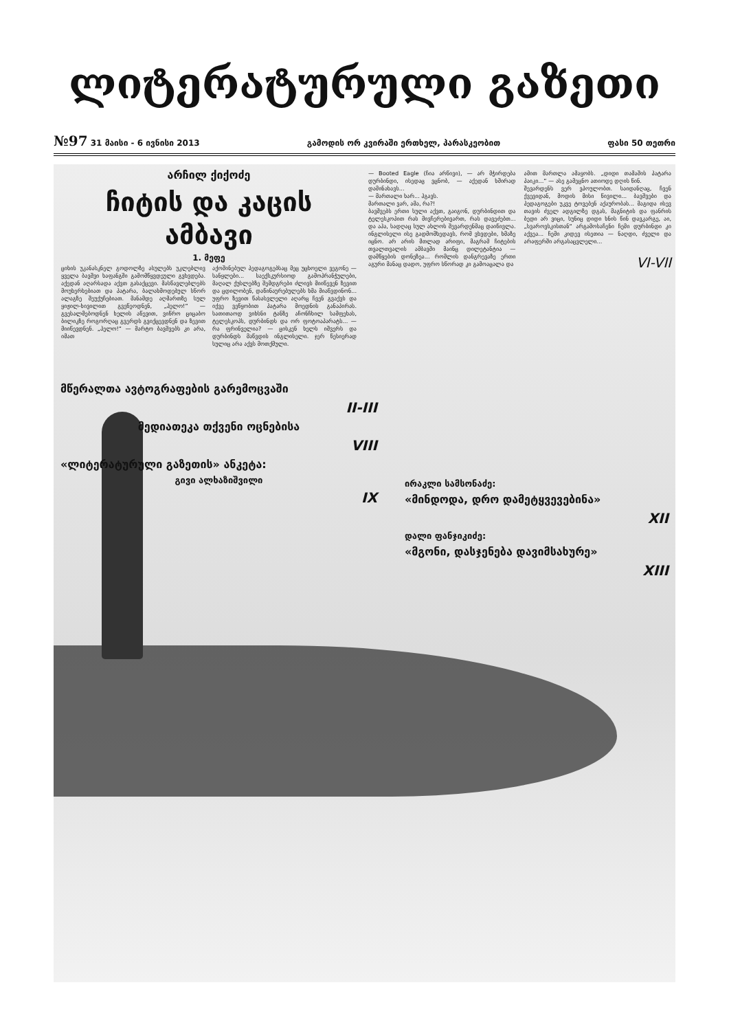ლიტერატურული გაზეთი
№97 31 მაისი - 6 ივნისი 2013 გამოდის ორ კვირაში ერთხელ, პარასკეობით ფასი 50 თეთრი
არჩილ ქიქოძე
ჩიტის და კაცის ამბავი
1. მეფე
ციხის უკანასკნელ გოდოლზე ასულებს უკლებლივ ყველა ბავშვი ხაფანგში გამომწყვდეული გვხვდება. აქედან აღარსადა აქვთ გასაქცევი. მასწავლებლებს მოუხერხებიათ და პატარა, ბალახმოდებულ სწორ ალაგზე შეუქუჩებიათ. მანამდე აღმართზე სულ ყიჟილ-ხივილით გვეწეოდნენ, „ჰელო!“ — გვესალმებოდნენ ხელის აწევით, ვიწრო ციცაბო ბილიკზე როგორღაც გვერდს გვიქცევდნენ და ზევით მიიწევდნენ. „ჰელო!“ — მარტო ბავშვებს კი არა, იმათ
აქოშინებულ პედაგოგებსაც მეც უცხოელი ვეგონე — სანყლები... საექსკურსიოდ გამოპრანჭულები, მაღალ ქუსლებზე შემდგრები ძლივს მიიწევენ ზევით და ცდილობენ, დაწინაურებულებს ხმა მიაწვდინონ... უფრო ზევით წასასვლელი აღარც ჩვენ გვაქვს და იქვე ვეწყობით პატარა მოედნის განაპირას. სათითაოდ ვიხსნი ტანზე აჩონჩხილ სამფეხას, ტელესკოპს, დურბინდს და ორ ფოტოაპარატს... — რა ფრინველია? — ცისკენ ხელს იშვერს და დურბინდს მაწვდის ინგლისელი. ჯერ წესიერად სულიც არა აქვს მოთქმული.
— Booted Eagle (ჩია არწივი), — არ მჭირდება დურბინდი, ისედაც ვცნობ, — აქედან ხშირად დამინახავს...
— მართალი ხარ... ჰგავს.
მართალი ვარ, ამა, რა?!
ბავშვებს ერთი სული აქვთ, გაიგონ, დურბინდით და ტელესკოპით რას მივჩერებივართ, რას დავეძებთ... და აჰა, სადღაც სულ ახლოს შევარდენმაც დაიწივლა. ინგლისელი ისე გადმომხედავს, რომ ვხვდები, ხმაზე იცნო. არ არის მთლად არიფი, მაგრამ ჩიტების თვალთვალის ამბავში მაინც დილეტანტია — დამწყების დონეზეა... რომლის დანგრევაზე ერთი აგური მანაც დადო, უფრო სწორად კი გამოაცალა და
ამით მართლა ამაყობს. „დიდი თამაშის პატარა პაიკი...“ — ასე გამეცნო ათიოდე დღის წინ.
შევარდენს ვერ ვპოულობთ. საიდანღაც, ჩვენ ქვევიდან, მოდის მისი წივილი... ბავშვები და პედაგოგები უკვე ტოვებენ აქაურობას... მაგიდა ისევ თავის ძველ ადგილზე დგას, მაგნიტის და ფანრის ბედი არ ვიცი, სუნიც დიდი ხნის წინ დავკარგე, აი, „სვაროვსკისთან“ არგამოსაჩენი ჩემი დურბინდი კი აქვეა... ჩემი კიდევ ისეთია — ნაღდი, ძველი და არაფერში არგასაცვლელი...
VI-VII
მწერალთა ავტოგრაფების გარემოცვაში
II-III
მედიათეკა თქვენი ოცნებისა
VIII
«ლიტერატურული გაზეთის» ანკეტა:
გივი ალხაზიშვილი
IX
ირაკლი სამსონაძე:
«მინდოდა, დრო დამეტყვევებინა»
XII
დალი ფანჯიკიძე:
«მგონი, დასჯენება დავიმსახურე»
XIII